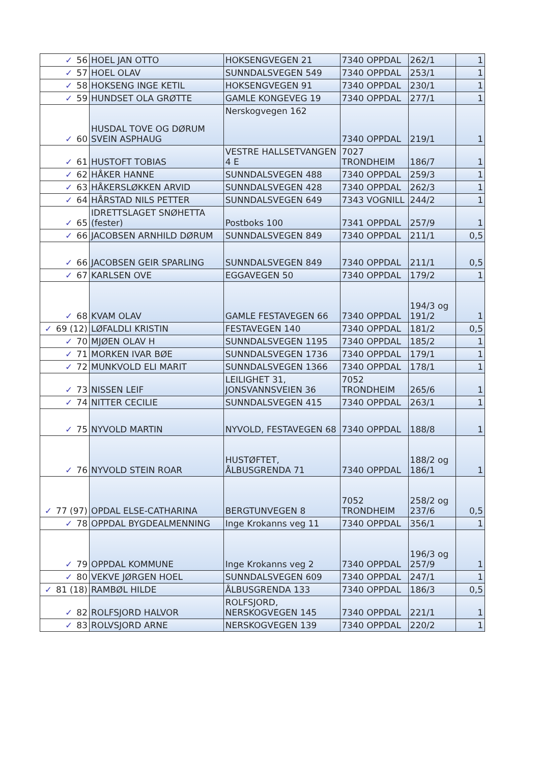| ✓ 56 | HOEL JAN OTTO | HOKSENGVEGEN 21 | 7340 OPPDAL | 262/1 | 1 |
| ✓ 57 | HOEL OLAV | SUNNDALSVEGEN 549 | 7340 OPPDAL | 253/1 | 1 |
| ✓ 58 | HOKSENG INGE KETIL | HOKSENGVEGEN 91 | 7340 OPPDAL | 230/1 | 1 |
| ✓ 59 | HUNDSET OLA GRØTTE | GAMLE KONGEVEG 19 | 7340 OPPDAL | 277/1 | 1 |
| ✓ 60 | HUSDAL TOVE OG DØRUM SVEIN ASPHAUG | Nerskogvegen 162 | 7340 OPPDAL | 219/1 | 1 |
| ✓ 61 | HUSTOFT TOBIAS | VESTRE HALLSETVANGEN 4 E | 7027 TRONDHEIM | 186/7 | 1 |
| ✓ 62 | HÅKER HANNE | SUNNDALSVEGEN 488 | 7340 OPPDAL | 259/3 | 1 |
| ✓ 63 | HÅKERSLØKKEN ARVID | SUNNDALSVEGEN 428 | 7340 OPPDAL | 262/3 | 1 |
| ✓ 64 | HÅRSTAD NILS PETTER | SUNNDALSVEGEN 649 | 7343 VOGNILL | 244/2 | 1 |
| ✓ 65 | IDRETTSLAGET SNØHETTA (fester) | Postboks 100 | 7341 OPPDAL | 257/9 | 1 |
| ✓ 66 | JACOBSEN ARNHILD DØRUM | SUNNDALSVEGEN 849 | 7340 OPPDAL | 211/1 | 0,5 |
| ✓ 66 | JACOBSEN GEIR SPARLING | SUNNDALSVEGEN 849 | 7340 OPPDAL | 211/1 | 0,5 |
| ✓ 67 | KARLSEN OVE | EGGAVEGEN 50 | 7340 OPPDAL | 179/2 | 1 |
| ✓ 68 | KVAM OLAV | GAMLE FESTAVEGEN 66 | 7340 OPPDAL | 194/3 og 191/2 | 1 |
| ✓ 69 (12) | LØFALDLI KRISTIN | FESTAVEGEN 140 | 7340 OPPDAL | 181/2 | 0,5 |
| ✓ 70 | MJØEN OLAV H | SUNNDALSVEGEN 1195 | 7340 OPPDAL | 185/2 | 1 |
| ✓ 71 | MORKEN IVAR BØE | SUNNDALSVEGEN 1736 | 7340 OPPDAL | 179/1 | 1 |
| ✓ 72 | MUNKVOLD ELI MARIT | SUNNDALSVEGEN 1366 | 7340 OPPDAL | 178/1 | 1 |
| ✓ 73 | NISSEN LEIF | LEILIGHET 31, JONSVANNSVEIEN 36 | 7052 TRONDHEIM | 265/6 | 1 |
| ✓ 74 | NITTER CECILIE | SUNNDALSVEGEN 415 | 7340 OPPDAL | 263/1 | 1 |
| ✓ 75 | NYVOLD MARTIN | NYVOLD, FESTAVEGEN 68 | 7340 OPPDAL | 188/8 | 1 |
| ✓ 76 | NYVOLD STEIN ROAR | HUSTØFTET, ÅLBUSGRENDA 71 | 7340 OPPDAL | 188/2 og 186/1 | 1 |
| ✓ 77 (97) | OPDAL ELSE-CATHARINA | BERGTUNVEGEN 8 | 7052 TRONDHEIM | 258/2 og 237/6 | 0,5 |
| ✓ 78 | OPPDAL BYGDEALMENNING | Inge Krokanns veg 11 | 7340 OPPDAL | 356/1 | 1 |
| ✓ 79 | OPPDAL KOMMUNE | Inge Krokanns veg 2 | 7340 OPPDAL | 196/3 og 257/9 | 1 |
| ✓ 80 | VEKVE JØRGEN HOEL | SUNNDALSVEGEN 609 | 7340 OPPDAL | 247/1 | 1 |
| ✓ 81 (18) | RAMBØL HILDE | ÅLBUSGRENDA 133 | 7340 OPPDAL | 186/3 | 0,5 |
| ✓ 82 | ROLFSJORD HALVOR | ROLFSJORD, NERSKOGVEGEN 145 | 7340 OPPDAL | 221/1 | 1 |
| ✓ 83 | ROLVSJORD ARNE | NERSKOGVEGEN 139 | 7340 OPPDAL | 220/2 | 1 |